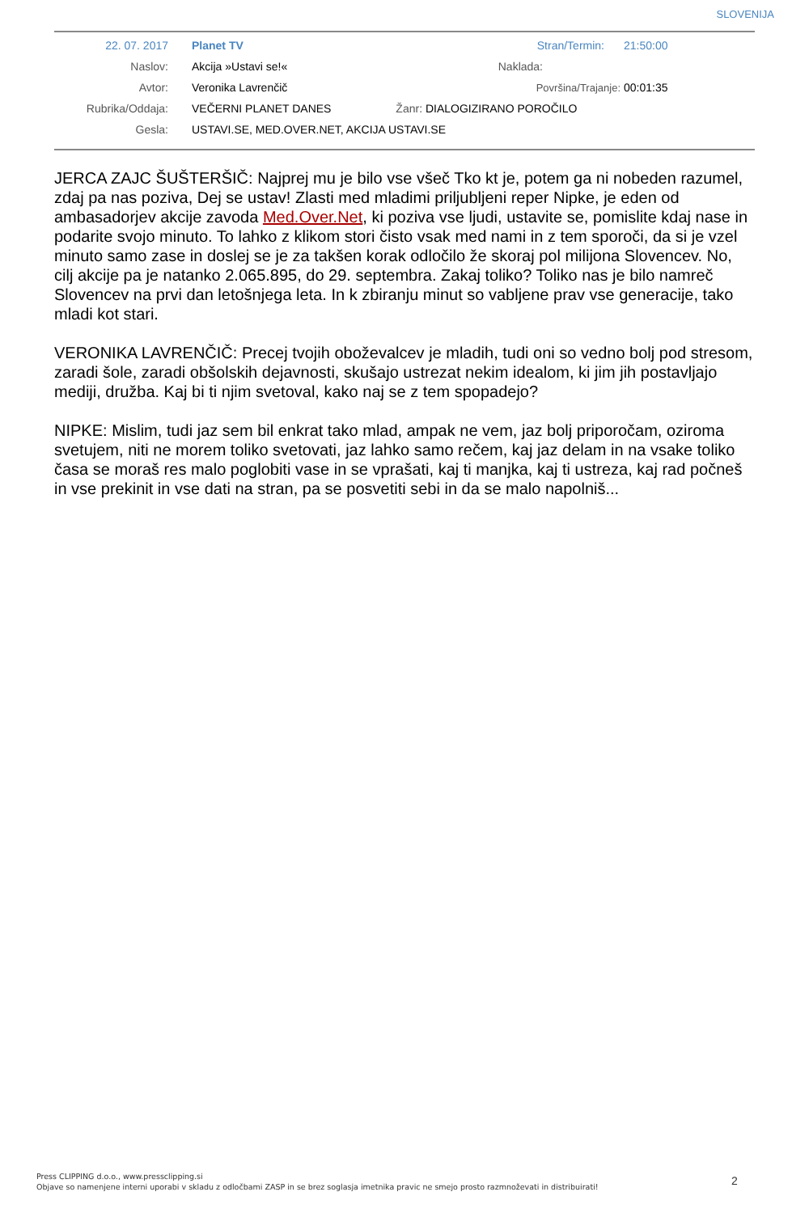SLOVENIJA
| 22. 07. 2017 | Planet TV | Stran/Termin: | 21:50:00 |
| Naslov: | Akcija »Ustavi se!« | Naklada: | |
| Avtor: | Veronika Lavrenčič | Površina/Trajanje: | 00:01:35 |
| Rubrika/Oddaja: | VEČERNI PLANET DANES Žanr: DIALOGIZIRANO POROČILO | | |
| Gesla: | USTAVI.SE, MED.OVER.NET, AKCIJA USTAVI.SE | | |
JERCA ZAJC ŠUŠTERŠIČ: Najprej mu je bilo vse všeč Tko kt je, potem ga ni nobeden razumel, zdaj pa nas poziva, Dej se ustav! Zlasti med mladimi priljubljeni reper Nipke, je eden od ambasadorjev akcije zavoda Med.Over.Net, ki poziva vse ljudi, ustavite se, pomislite kdaj nase in podarite svojo minuto. To lahko z klikom stori čisto vsak med nami in z tem sporoči, da si je vzel minuto samo zase in doslej se je za takšen korak odločilo že skoraj pol milijona Slovencev. No, cilj akcije pa je natanko 2.065.895, do 29. septembra. Zakaj toliko? Toliko nas je bilo namreč Slovencev na prvi dan letošnjega leta. In k zbiranju minut so vabljene prav vse generacije, tako mladi kot stari.
VERONIKA LAVRENČIČ: Precej tvojih oboževalcev je mladih, tudi oni so vedno bolj pod stresom, zaradi šole, zaradi obšolskih dejavnosti, skušajo ustrezat nekim idealom, ki jim jih postavljajo mediji, družba. Kaj bi ti njim svetoval, kako naj se z tem spopadejo?
NIPKE: Mislim, tudi jaz sem bil enkrat tako mlad, ampak ne vem, jaz bolj priporočam, oziroma svetujem, niti ne morem toliko svetovati, jaz lahko samo rečem, kaj jaz delam in na vsake toliko časa se moraš res malo poglobiti vase in se vprašati, kaj ti manjka, kaj ti ustreza, kaj rad počneš in vse prekinit in vse dati na stran, pa se posvetiti sebi in da se malo napolniš...
Press CLIPPING d.o.o., www.pressclipping.si
Objave so namenjene interni uporabi v skladu z odločbami ZASP in se brez soglasja imetnika pravic ne smejo prosto razmnoževati in distribuirati!
2